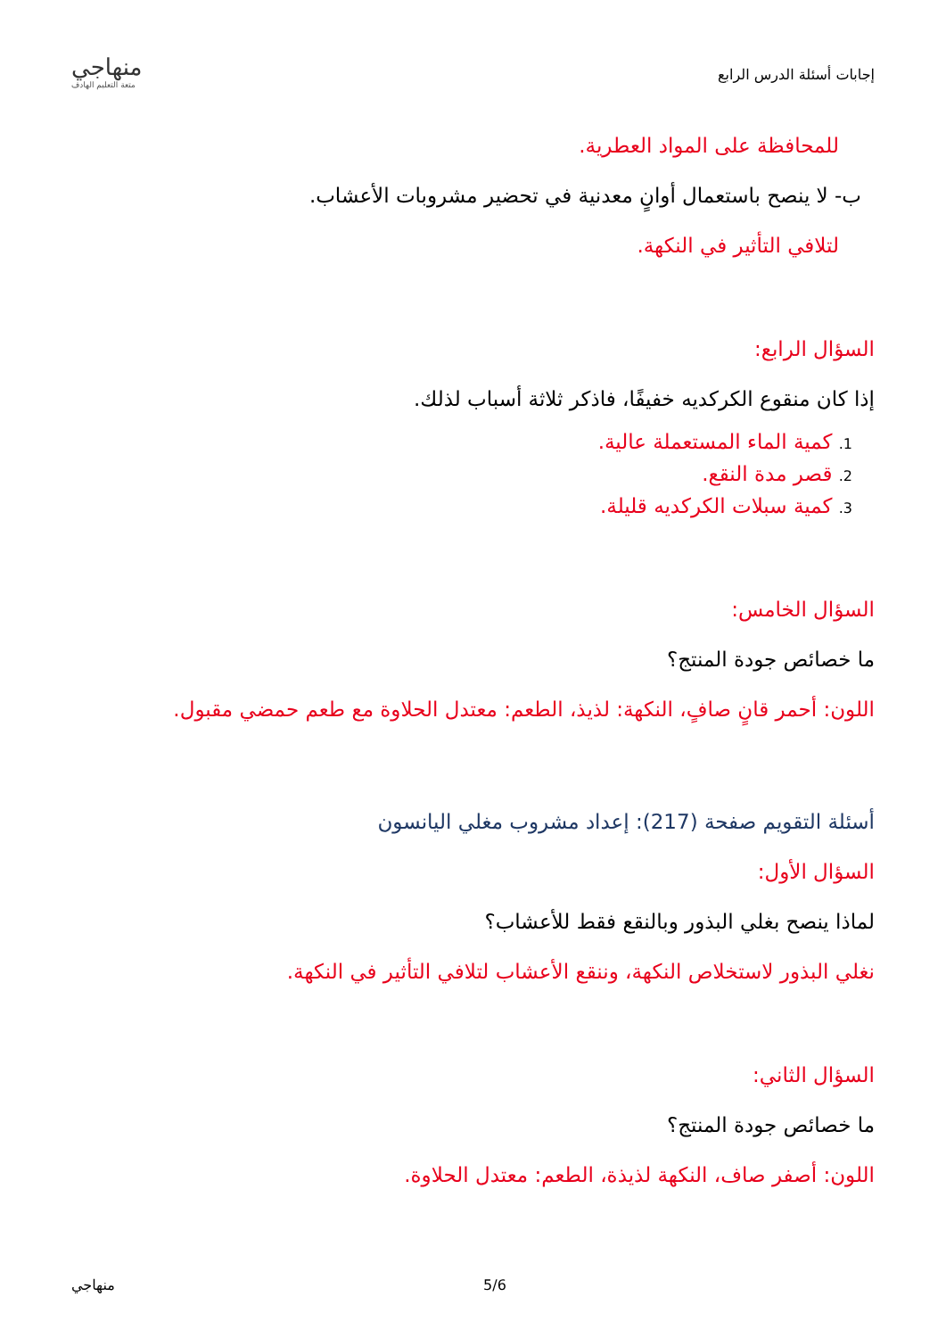إجابات أسئلة الدرس الرابع
منهاجي
متعة التعليم الهادف
للمحافظة على المواد العطرية.
ب- لا ينصح باستعمال أوانٍ معدنية في تحضير مشروبات الأعشاب.
لتلافي التأثير في النكهة.
السؤال الرابع:
إذا كان منقوع الكركديه خفيفًا، فاذكر ثلاثة أسباب لذلك.
1. كمية الماء المستعملة عالية.
2. قصر مدة النقع.
3. كمية سبلات الكركديه قليلة.
السؤال الخامس:
ما خصائص جودة المنتج؟
اللون: أحمر قانٍ صافٍ، النكهة: لذيذ، الطعم: معتدل الحلاوة مع طعم حمضي مقبول.
أسئلة التقويم صفحة (217): إعداد مشروب مغلي اليانسون
السؤال الأول:
لماذا ينصح بغلي البذور وبالنقع فقط للأعشاب؟
نغلي البذور لاستخلاص النكهة، وننقع الأعشاب لتلافي التأثير في النكهة.
السؤال الثاني:
ما خصائص جودة المنتج؟
اللون: أصفر صاف، النكهة لذيذة، الطعم: معتدل الحلاوة.
5/6 منهاجي